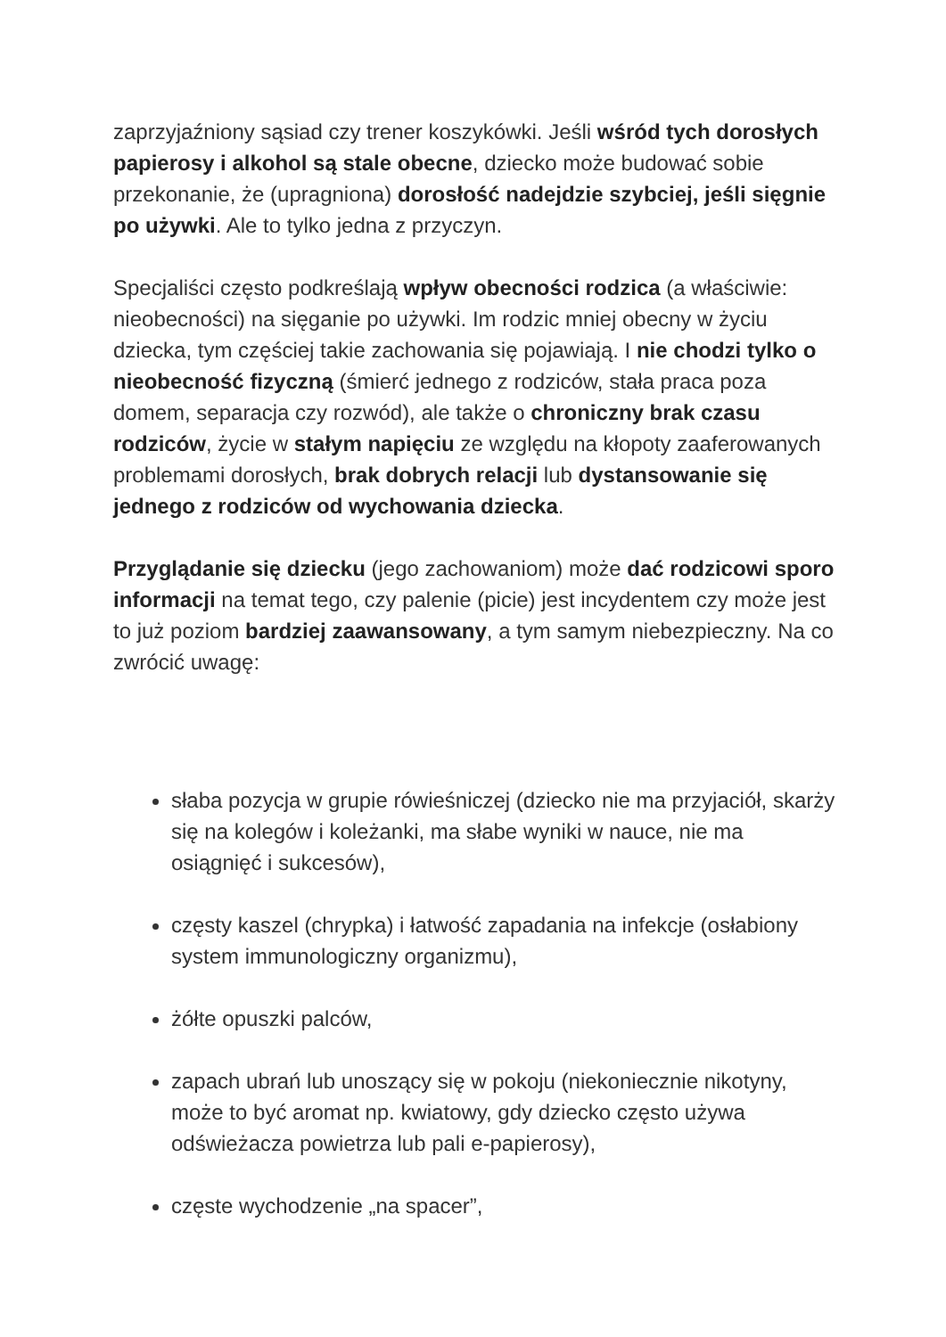zaprzyjaźniony sąsiad czy trener koszykówki. Jeśli wśród tych dorosłych papierosy i alkohol są stale obecne, dziecko może budować sobie przekonanie, że (upragniona) dorosłość nadejdzie szybciej, jeśli sięgnie po używki. Ale to tylko jedna z przyczyn.
Specjaliści często podkreślają wpływ obecności rodzica (a właściwie: nieobecności) na sięganie po używki. Im rodzic mniej obecny w życiu dziecka, tym częściej takie zachowania się pojawiają. I nie chodzi tylko o nieobecność fizyczną (śmierć jednego z rodziców, stała praca poza domem, separacja czy rozwód), ale także o chroniczny brak czasu rodziców, życie w stałym napięciu ze względu na kłopoty zaaferowanych problemami dorosłych, brak dobrych relacji lub dystansowanie się jednego z rodziców od wychowania dziecka.
Przyglądanie się dziecku (jego zachowaniom) może dać rodzicowi sporo informacji na temat tego, czy palenie (picie) jest incydentem czy może jest to już poziom bardziej zaawansowany, a tym samym niebezpieczny. Na co zwrócić uwagę:
słaba pozycja w grupie rówieśniczej (dziecko nie ma przyjaciół, skarży się na kolegów i koleżanki, ma słabe wyniki w nauce, nie ma osiągnięć i sukcesów),
częsty kaszel (chrypka) i łatwość zapadania na infekcje (osłabiony system immunologiczny organizmu),
żółte opuszki palców,
zapach ubrań lub unoszący się w pokoju (niekoniecznie nikotyny, może to być aromat np. kwiatowy, gdy dziecko często używa odświeżacza powietrza lub pali e-papierosy),
częste wychodzenie „na spacer”,